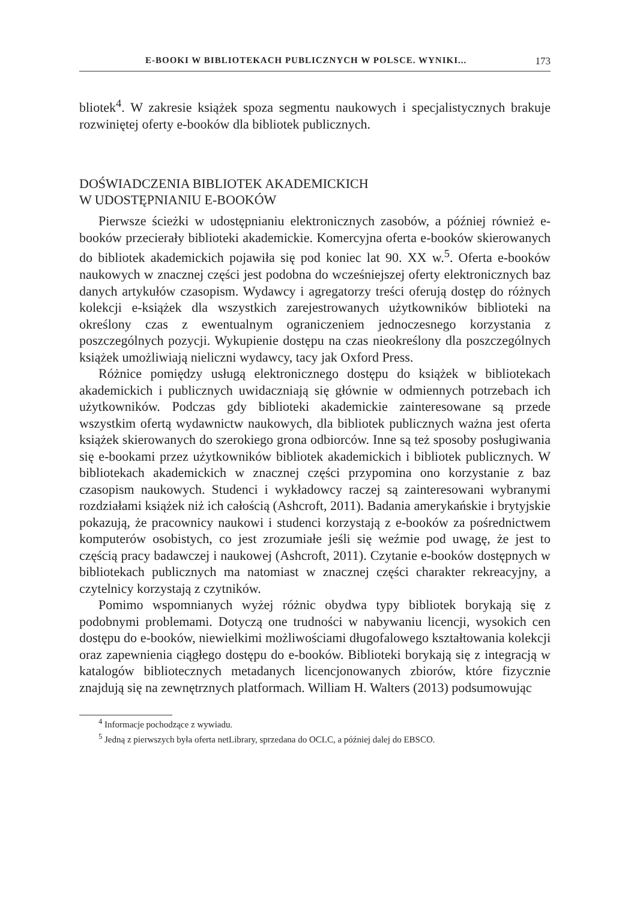E-BOOKI W BIBLIOTEKACH PUBLICZNYCH W POLSCE. WYNIKI... 173
bliotek<sup>4</sup>. W zakresie książek spoza segmentu naukowych i specjalistycznych brakuje rozwiniętej oferty e-booków dla bibliotek publicznych.
DOŚWIADCZENIA BIBLIOTEK AKADEMICKICH
W UDOSTĘPNIANIU E-BOOKÓW
Pierwsze ścieżki w udostępnianiu elektronicznych zasobów, a później również e-booków przecierały biblioteki akademickie. Komercyjna oferta e-booków skierowanych do bibliotek akademickich pojawiła się pod koniec lat 90. XX w.<sup>5</sup>. Oferta e-booków naukowych w znacznej części jest podobna do wcześniejszej oferty elektronicznych baz danych artykułów czasopism. Wydawcy i agregatorzy treści oferują dostęp do różnych kolekcji e-książek dla wszystkich zarejestrowanych użytkowników biblioteki na określony czas z ewentualnym ograniczeniem jednoczesnego korzystania z poszczególnych pozycji. Wykupienie dostępu na czas nieokreślony dla poszczególnych książek umożliwiają nieliczni wydawcy, tacy jak Oxford Press.
Różnice pomiędzy usługą elektronicznego dostępu do książek w bibliotekach akademickich i publicznych uwidaczniają się głównie w odmiennych potrzebach ich użytkowników. Podczas gdy biblioteki akademickie zainteresowane są przede wszystkim ofertą wydawnictw naukowych, dla bibliotek publicznych ważna jest oferta książek skierowanych do szerokiego grona odbiorców. Inne są też sposoby posługiwania się e-bookami przez użytkowników bibliotek akademickich i bibliotek publicznych. W bibliotekach akademickich w znacznej części przypomina ono korzystanie z baz czasopism naukowych. Studenci i wykładowcy raczej są zainteresowani wybranymi rozdziałami książek niż ich całością (Ashcroft, 2011). Badania amerykańskie i brytyjskie pokazują, że pracownicy naukowi i studenci korzystają z e-booków za pośrednictwem komputerów osobistych, co jest zrozumiałe jeśli się weźmie pod uwagę, że jest to częścią pracy badawczej i naukowej (Ashcroft, 2011). Czytanie e-booków dostępnych w bibliotekach publicznych ma natomiast w znacznej części charakter rekreacyjny, a czytelnicy korzystają z czytników.
Pomimo wspomnianych wyżej różnic obydwa typy bibliotek borykają się z podobnymi problemami. Dotyczą one trudności w nabywaniu licencji, wysokich cen dostępu do e-booków, niewielkimi możliwościami długofalowego kształtowania kolekcji oraz zapewnienia ciągłego dostępu do e-booków. Biblioteki borykają się z integracją w katalogów bibliotecznych metadanych licencjonowanych zbiorów, które fizycznie znajdują się na zewnętrznych platformach. William H. Walters (2013) podsumowując
<sup>4</sup> Informacje pochodzące z wywiadu.
<sup>5</sup> Jedną z pierwszych była oferta netLibrary, sprzedana do OCLC, a później dalej do EBSCO.